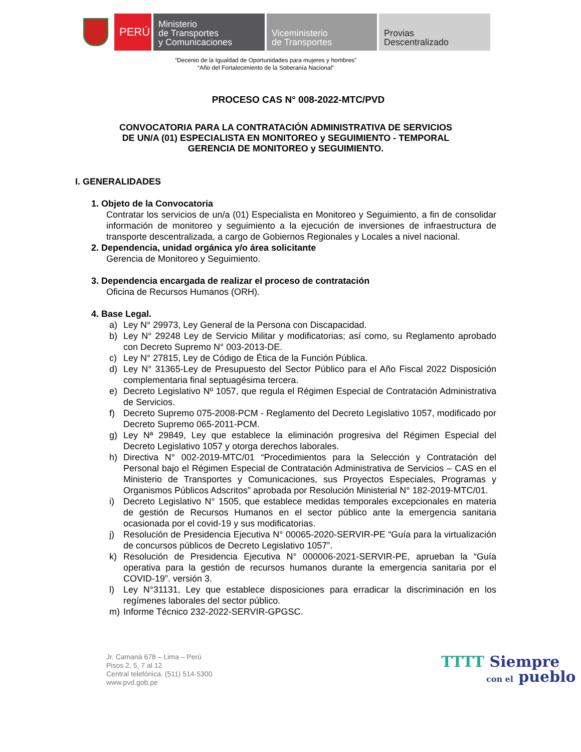PERÚ
Ministerio
de Transportes
y Comunicaciones
Viceministerio
de Transportes
Provias
Descentralizado
“Decenio de la Igualdad de Oportunidades para mujeres y hombres”
“Año del Fortalecimiento de la Soberanía Nacional”
PROCESO CAS N° 008-2022-MTC/PVD
CONVOCATORIA PARA LA CONTRATACIÓN ADMINISTRATIVA DE SERVICIOS
DE UN/A (01) ESPECIALISTA EN MONITOREO y SEGUIMIENTO - TEMPORAL
GERENCIA DE MONITOREO y SEGUIMIENTO.
I. GENERALIDADES
1. Objeto de la Convocatoria
Contratar los servicios de un/a (01) Especialista en Monitoreo y Seguimiento, a fin de consolidar información de monitoreo y seguimiento a la ejecución de inversiones de infraestructura de transporte descentralizada, a cargo de Gobiernos Regionales y Locales a nivel nacional.
2. Dependencia, unidad orgánica y/o área solicitante
Gerencia de Monitoreo y Seguimiento.
3. Dependencia encargada de realizar el proceso de contratación
Oficina de Recursos Humanos (ORH).
4. Base Legal.
a) Ley N° 29973, Ley General de la Persona con Discapacidad.
b) Ley N° 29248 Ley de Servicio Militar y modificatorias; así como, su Reglamento aprobado con Decreto Supremo N° 003-2013-DE.
c) Ley N° 27815, Ley de Código de Ética de la Función Pública.
d) Ley N° 31365-Ley de Presupuesto del Sector Público para el Año Fiscal 2022 Disposición complementaria final septuagésima tercera.
e) Decreto Legislativo Nº 1057, que regula el Régimen Especial de Contratación Administrativa de Servicios.
f) Decreto Supremo 075-2008-PCM - Reglamento del Decreto Legislativo 1057, modificado por Decreto Supremo 065-2011-PCM.
g) Ley Nª 29849, Ley que establece la eliminación progresiva del Régimen Especial del Decreto Legislativo 1057 y otorga derechos laborales.
h) Directiva N° 002-2019-MTC/01 “Procedimientos para la Selección y Contratación del Personal bajo el Régimen Especial de Contratación Administrativa de Servicios – CAS en el Ministerio de Transportes y Comunicaciones, sus Proyectos Especiales, Programas y Organismos Públicos Adscritos” aprobada por Resolución Ministerial N° 182-2019-MTC/01.
i) Decreto Legislativo N° 1505, que establece medidas temporales excepcionales en materia de gestión de Recursos Humanos en el sector público ante la emergencia sanitaria ocasionada por el covid-19 y sus modificatorias.
j) Resolución de Presidencia Ejecutiva N° 00065-2020-SERVIR-PE “Guía para la virtualización de concursos públicos de Decreto Legislativo 1057”.
k) Resolución de Presidencia Ejecutiva N° 000006-2021-SERVIR-PE, aprueban la “Guía operativa para la gestión de recursos humanos durante la emergencia sanitaria por el COVID-19”. versión 3.
l) Ley N°31131, Ley que establece disposiciones para erradicar la discriminación en los regímenes laborales del sector público.
m) Informe Técnico 232-2022-SERVIR-GPGSC.
Jr. Camaná 678 – Lima – Perú
Pisos 2, 5, 7 al 12
Central telefónica. (511) 514-5300
www.pvd.gob.pe
TTTT Siempre
con el pueblo